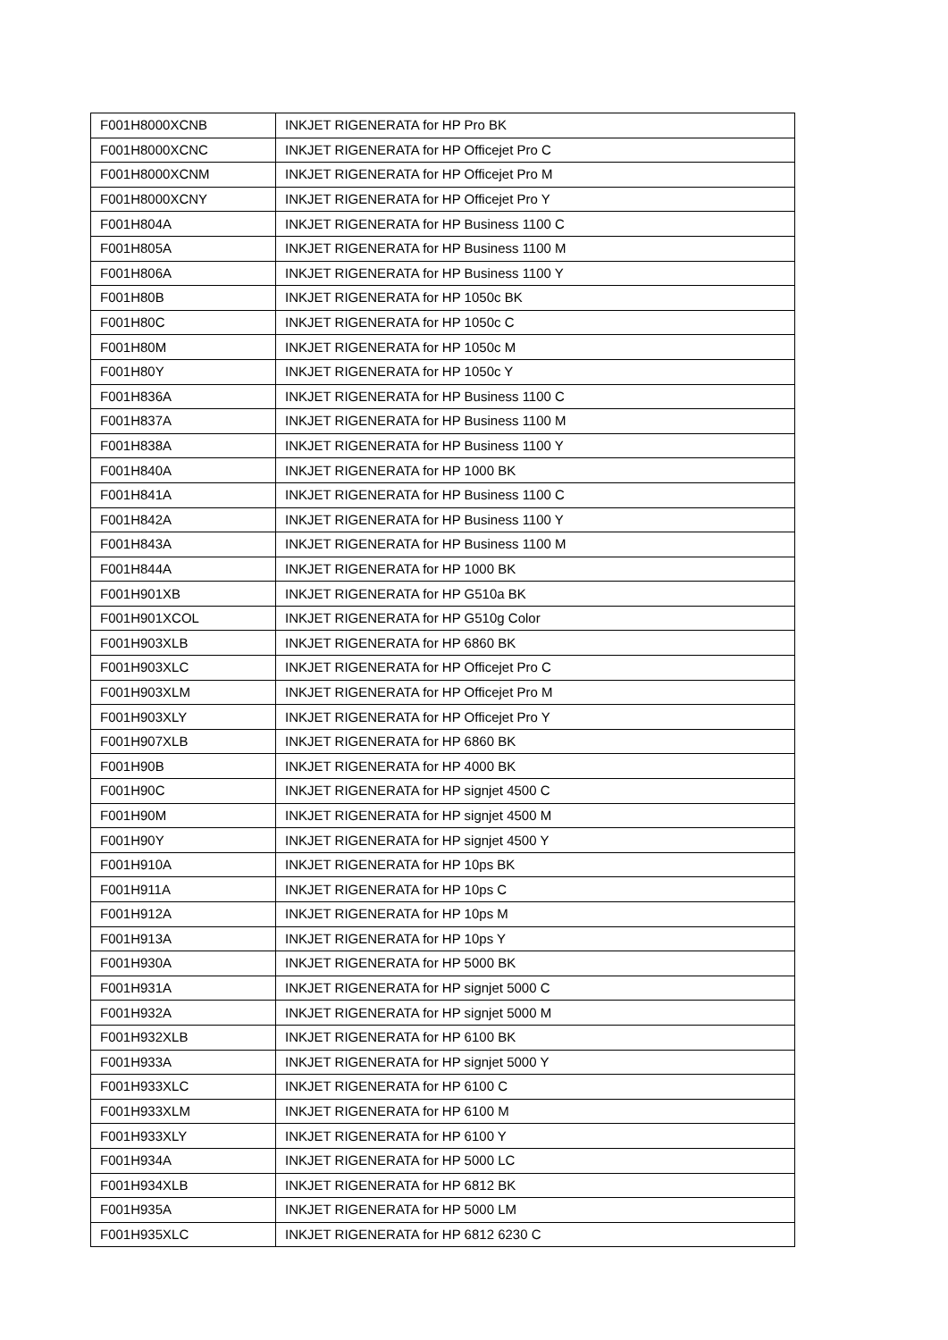| F001H8000XCNB | INKJET RIGENERATA for HP Pro BK |
| F001H8000XCNC | INKJET RIGENERATA for HP Officejet Pro C |
| F001H8000XCNM | INKJET RIGENERATA for HP Officejet Pro M |
| F001H8000XCNY | INKJET RIGENERATA for HP Officejet Pro Y |
| F001H804A | INKJET RIGENERATA for HP Business 1100 C |
| F001H805A | INKJET RIGENERATA for HP Business 1100 M |
| F001H806A | INKJET RIGENERATA for HP Business 1100 Y |
| F001H80B | INKJET RIGENERATA for HP 1050c BK |
| F001H80C | INKJET RIGENERATA for HP 1050c C |
| F001H80M | INKJET RIGENERATA for HP 1050c M |
| F001H80Y | INKJET RIGENERATA for HP 1050c Y |
| F001H836A | INKJET RIGENERATA for HP Business 1100 C |
| F001H837A | INKJET RIGENERATA for HP Business 1100 M |
| F001H838A | INKJET RIGENERATA for HP Business 1100 Y |
| F001H840A | INKJET RIGENERATA for HP 1000 BK |
| F001H841A | INKJET RIGENERATA for HP Business 1100 C |
| F001H842A | INKJET RIGENERATA for HP Business 1100 Y |
| F001H843A | INKJET RIGENERATA for HP Business 1100 M |
| F001H844A | INKJET RIGENERATA for HP 1000 BK |
| F001H901XB | INKJET RIGENERATA for HP G510a BK |
| F001H901XCOL | INKJET RIGENERATA for HP G510g Color |
| F001H903XLB | INKJET RIGENERATA for HP 6860 BK |
| F001H903XLC | INKJET RIGENERATA for HP Officejet Pro C |
| F001H903XLM | INKJET RIGENERATA for HP Officejet Pro M |
| F001H903XLY | INKJET RIGENERATA for HP Officejet Pro Y |
| F001H907XLB | INKJET RIGENERATA for HP 6860 BK |
| F001H90B | INKJET RIGENERATA for HP 4000 BK |
| F001H90C | INKJET RIGENERATA for HP signjet 4500 C |
| F001H90M | INKJET RIGENERATA for HP signjet 4500 M |
| F001H90Y | INKJET RIGENERATA for HP signjet 4500 Y |
| F001H910A | INKJET RIGENERATA for HP 10ps BK |
| F001H911A | INKJET RIGENERATA for HP 10ps C |
| F001H912A | INKJET RIGENERATA for HP 10ps M |
| F001H913A | INKJET RIGENERATA for HP 10ps Y |
| F001H930A | INKJET RIGENERATA for HP 5000 BK |
| F001H931A | INKJET RIGENERATA for HP signjet 5000 C |
| F001H932A | INKJET RIGENERATA for HP signjet 5000 M |
| F001H932XLB | INKJET RIGENERATA for HP 6100 BK |
| F001H933A | INKJET RIGENERATA for HP signjet 5000 Y |
| F001H933XLC | INKJET RIGENERATA for HP 6100 C |
| F001H933XLM | INKJET RIGENERATA for HP 6100 M |
| F001H933XLY | INKJET RIGENERATA for HP 6100 Y |
| F001H934A | INKJET RIGENERATA for HP 5000 LC |
| F001H934XLB | INKJET RIGENERATA for HP 6812 BK |
| F001H935A | INKJET RIGENERATA for HP 5000 LM |
| F001H935XLC | INKJET RIGENERATA for HP 6812 6230 C |